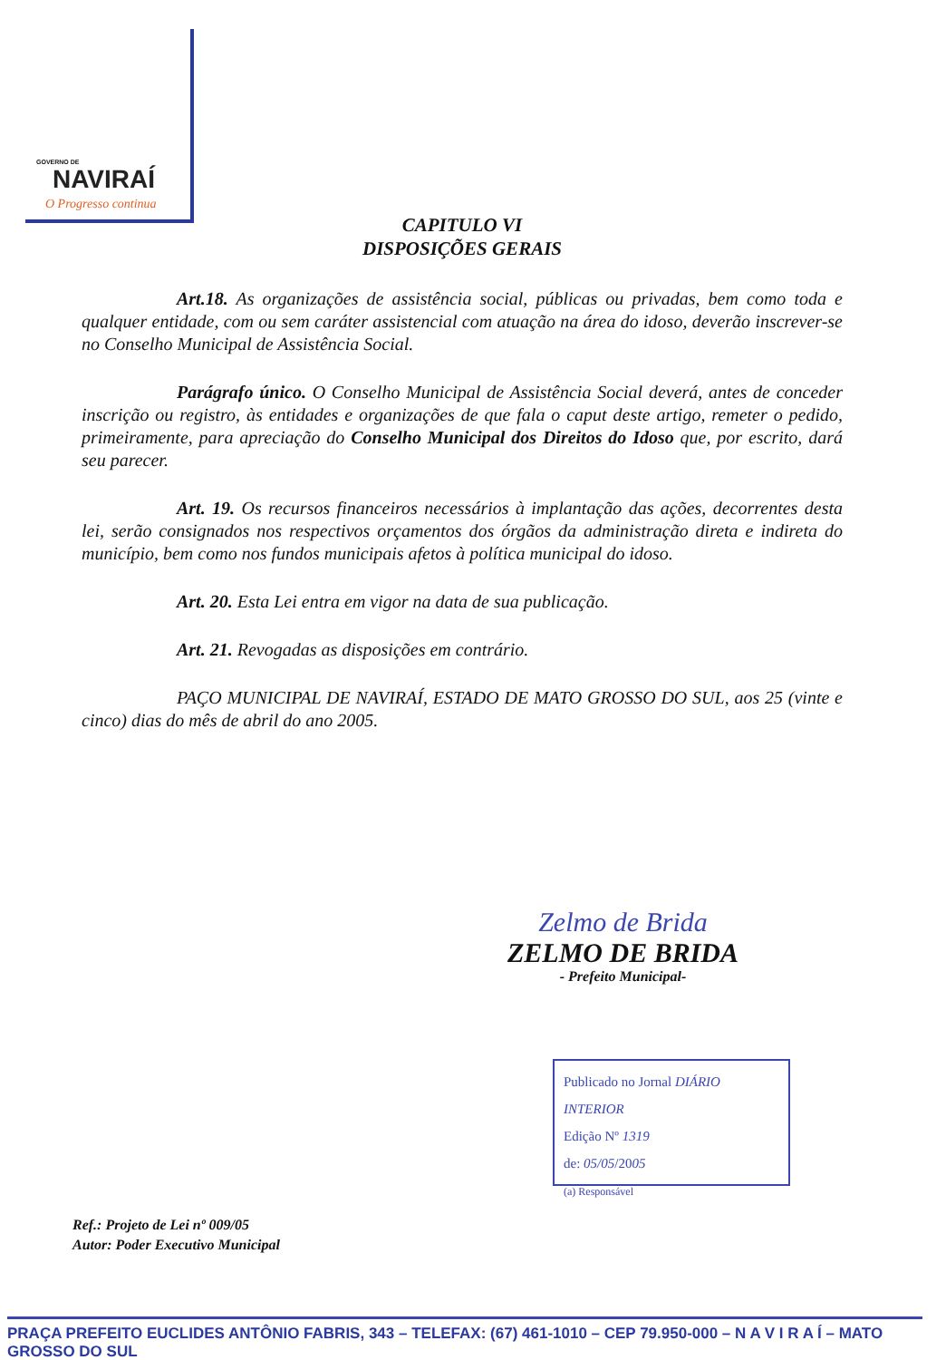GOVERNO DE
NAVIRAÍ
O Progresso continua
CAPITULO VI
DISPOSIÇÕES GERAIS
Art.18. As organizações de assistência social, públicas ou privadas, bem como toda e qualquer entidade, com ou sem caráter assistencial com atuação na área do idoso, deverão inscrever-se no Conselho Municipal de Assistência Social.
Parágrafo único. O Conselho Municipal de Assistência Social deverá, antes de conceder inscrição ou registro, às entidades e organizações de que fala o caput deste artigo, remeter o pedido, primeiramente, para apreciação do Conselho Municipal dos Direitos do Idoso que, por escrito, dará seu parecer.
Art. 19. Os recursos financeiros necessários à implantação das ações, decorrentes desta lei, serão consignados nos respectivos orçamentos dos órgãos da administração direta e indireta do município, bem como nos fundos municipais afetos à política municipal do idoso.
Art. 20. Esta Lei entra em vigor na data de sua publicação.
Art. 21. Revogadas as disposições em contrário.
PAÇO MUNICIPAL DE NAVIRAÍ, ESTADO DE MATO GROSSO DO SUL, aos 25 (vinte e cinco) dias do mês de abril do ano 2005.
Zelmo de Brida
ZELMO DE BRIDA
- Prefeito Municipal-
Publicado no Jornal DIÁRIO INTERIOR
Edição Nº 1319
de: 05/05/2005
(a) Responsável
Ref.: Projeto de Lei nº 009/05
Autor: Poder Executivo Municipal
PRAÇA PREFEITO EUCLIDES ANTÔNIO FABRIS, 343 – TELEFAX: (67) 461-1010 – CEP 79.950-000 – N A V I R A Í – MATO GROSSO DO SUL